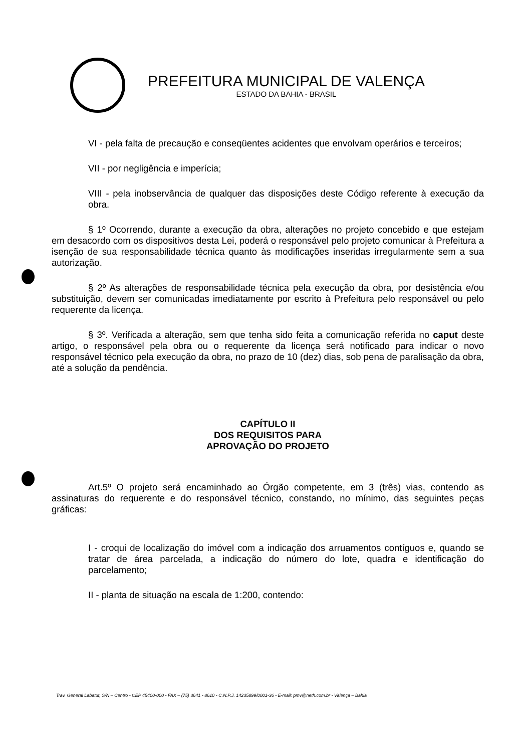PREFEITURA MUNICIPAL DE VALENÇA
ESTADO DA BAHIA - BRASIL
VI - pela falta de precaução e conseqüentes acidentes que envolvam operários e terceiros;
VII - por negligência e imperícia;
VIII - pela inobservância de qualquer das disposições deste Código referente à execução da obra.
§ 1º Ocorrendo, durante a execução da obra, alterações no projeto concebido e que estejam em desacordo com os dispositivos desta Lei, poderá o responsável pelo projeto comunicar à Prefeitura a isenção de sua responsabilidade técnica quanto às modificações inseridas irregularmente sem a sua autorização.
§ 2º As alterações de responsabilidade técnica pela execução da obra, por desistência e/ou substituição, devem ser comunicadas imediatamente por escrito à Prefeitura pelo responsável ou pelo requerente da licença.
§ 3º. Verificada a alteração, sem que tenha sido feita a comunicação referida no caput deste artigo, o responsável pela obra ou o requerente da licença será notificado para indicar o novo responsável técnico pela execução da obra, no prazo de 10 (dez) dias, sob pena de paralisação da obra, até a solução da pendência.
CAPÍTULO II
DOS REQUISITOS PARA
APROVAÇÃO DO PROJETO
Art.5º O projeto será encaminhado ao Órgão competente, em 3 (três) vias, contendo as assinaturas do requerente e do responsável técnico, constando, no mínimo, das seguintes peças gráficas:
I - croqui de localização do imóvel com a indicação dos arruamentos contíguos e, quando se tratar de área parcelada, a indicação do número do lote, quadra e identificação do parcelamento;
II - planta de situação na escala de 1:200, contendo:
Trav. General Labatut, S/N – Centro - CEP 45400-000 - FAX – (75) 3641 - 8610 - C.N.P.J. 14235899/0001-36 - E-mail: pmv@neth.com.br - Valença – Bahia